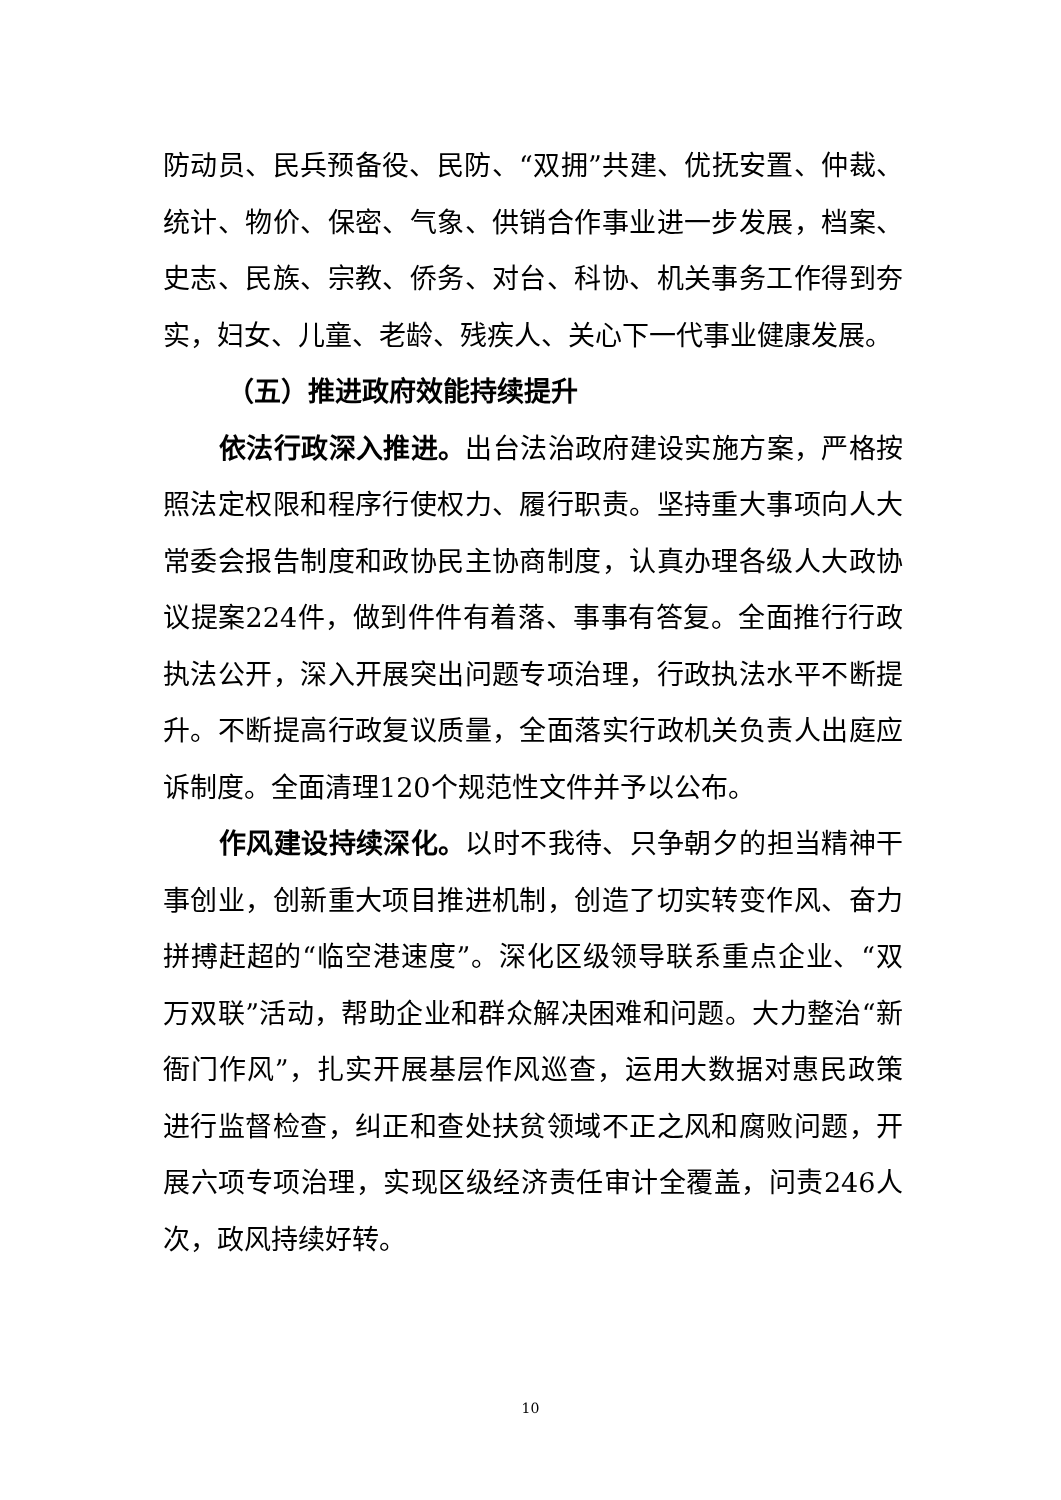防动员、民兵预备役、民防、“双拥”共建、优抚安置、仲裁、统计、物价、保密、气象、供销合作事业进一步发展，档案、史志、民族、宗教、侨务、对台、科协、机关事务工作得到夯实，妇女、儿童、老龄、残疾人、关心下一代事业健康发展。
（五）推进政府效能持续提升
依法行政深入推进。出台法治政府建设实施方案，严格按照法定权限和程序行使权力、履行职责。坚持重大事项向人大常委会报告制度和政协民主协商制度，认真办理各级人大政协议提案224件，做到件件有着落、事事有答复。全面推行行政执法公开，深入开展突出问题专项治理，行政执法水平不断提升。不断提高行政复议质量，全面落实行政机关负责人出庭应诉制度。全面清理120个规范性文件并予以公布。
作风建设持续深化。以时不我待、只争朝夕的担当精神干事创业，创新重大项目推进机制，创造了切实转变作风、奋力拼搏赶超的“临空港速度”。深化区级领导联系重点企业、“双万双联”活动，帮助企业和群众解决困难和问题。大力整治“新衙门作风”，扎实开展基层作风巡查，运用大数据对惠民政策进行监督检查，纠正和查处扶贫领域不正之风和腐败问题，开展六项专项治理，实现区级经济责任审计全覆盖，问责246人次，政风持续好转。
10